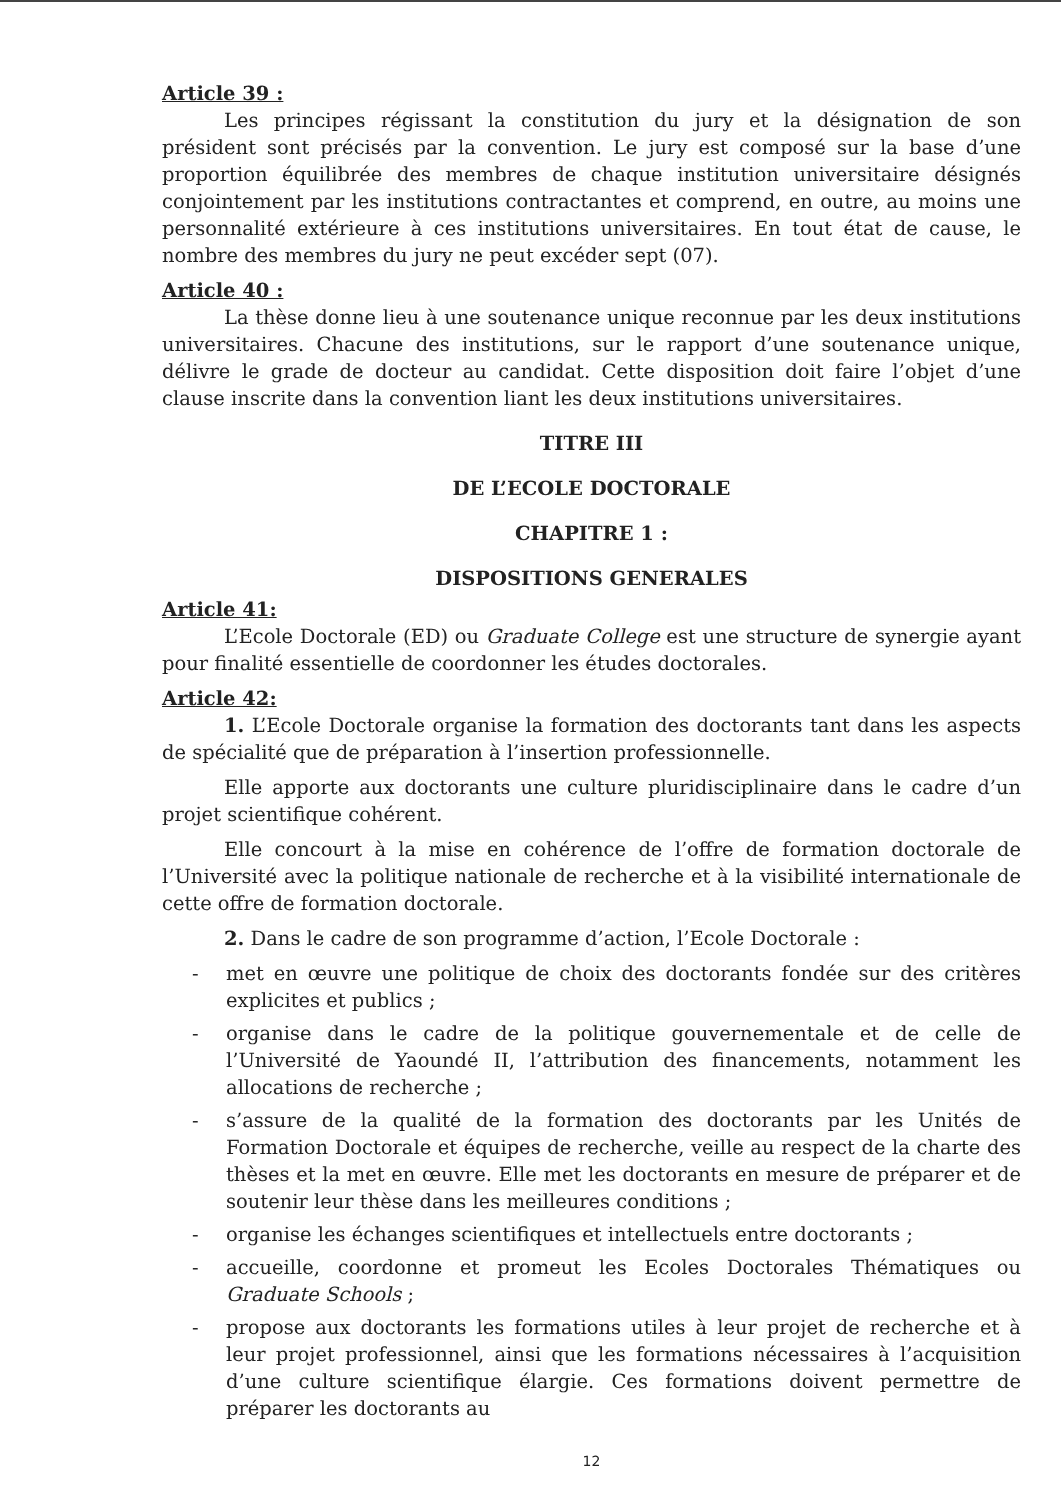Article 39 :
Les principes régissant la constitution du jury et la désignation de son président sont précisés par la convention. Le jury est composé sur la base d’une proportion équilibrée des membres de chaque institution universitaire désignés conjointement par les institutions contractantes et comprend, en outre, au moins une personnalité extérieure à ces institutions universitaires. En tout état de cause, le nombre des membres du jury ne peut excéder sept (07).
Article 40 :
La thèse donne lieu à une soutenance unique reconnue par les deux institutions universitaires. Chacune des institutions, sur le rapport d’une soutenance unique, délivre le grade de docteur au candidat. Cette disposition doit faire l’objet d’une clause inscrite dans la convention liant les deux institutions universitaires.
TITRE III
DE L’ECOLE DOCTORALE
CHAPITRE 1 :
DISPOSITIONS GENERALES
Article 41:
L’Ecole Doctorale (ED) ou Graduate College est une structure de synergie ayant pour finalité essentielle de coordonner les études doctorales.
Article 42:
1. L’Ecole Doctorale organise la formation des doctorants tant dans les aspects de spécialité que de préparation à l’insertion professionnelle.
Elle apporte aux doctorants une culture pluridisciplinaire dans le cadre d’un projet scientifique cohérent.
Elle concourt à la mise en cohérence de l’offre de formation doctorale de l’Université avec la politique nationale de recherche et à la visibilité internationale de cette offre de formation doctorale.
2. Dans le cadre de son programme d’action, l’Ecole Doctorale :
- met en œuvre une politique de choix des doctorants fondée sur des critères explicites et publics ;
- organise dans le cadre de la politique gouvernementale et de celle de l’Université de Yaoundé II, l’attribution des financements, notamment les allocations de recherche ;
- s’assure de la qualité de la formation des doctorants par les Unités de Formation Doctorale et équipes de recherche, veille au respect de la charte des thèses et la met en œuvre. Elle met les doctorants en mesure de préparer et de soutenir leur thèse dans les meilleures conditions ;
- organise les échanges scientifiques et intellectuels entre doctorants ;
- accueille, coordonne et promeut les Ecoles Doctorales Thématiques ou Graduate Schools ;
- propose aux doctorants les formations utiles à leur projet de recherche et à leur projet professionnel, ainsi que les formations nécessaires à l’acquisition d’une culture scientifique élargie. Ces formations doivent permettre de préparer les doctorants au
12